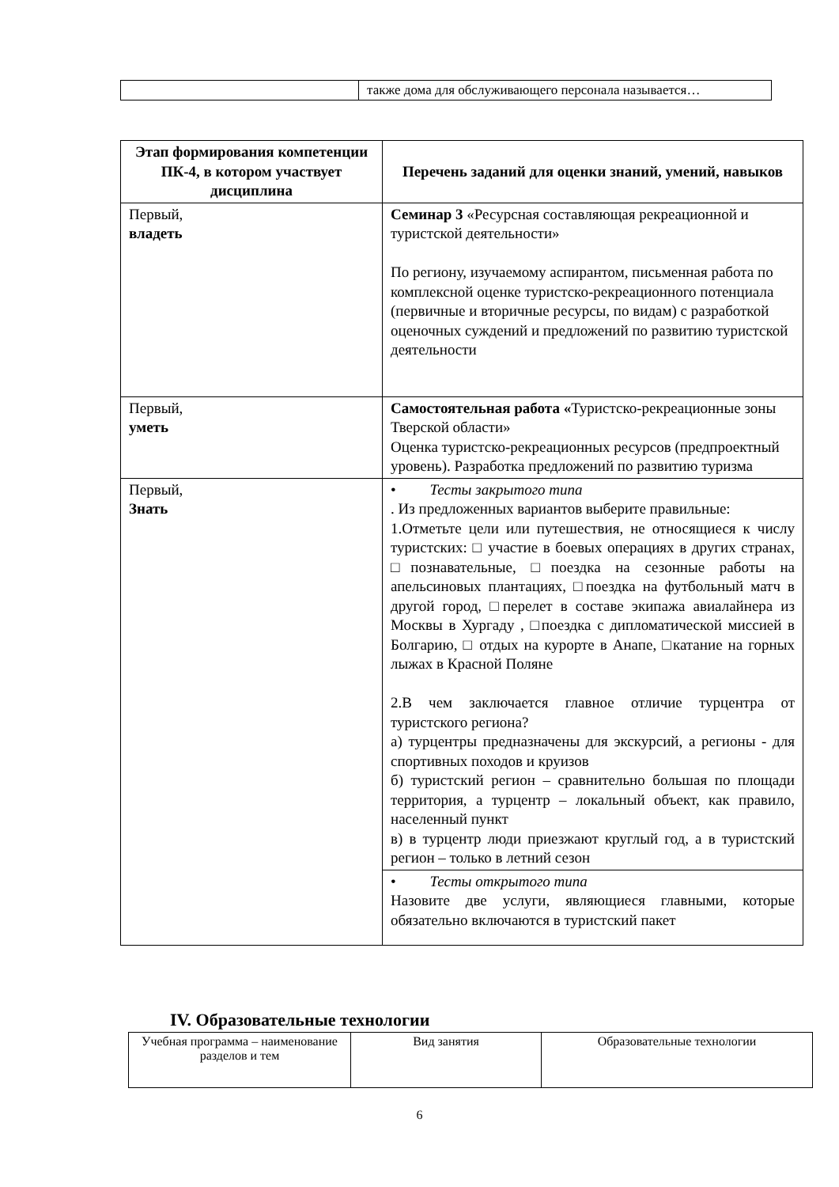| | также дома для обслуживающего персонала называется… |
| Этап формирования компетенции ПК-4, в котором участвует дисциплина | Перечень заданий для оценки знаний, умений, навыков |
| --- | --- |
| Первый, владеть | Семинар 3 «Ресурсная составляющая рекреационной и туристской деятельности» По региону, изучаемому аспирантом, письменная работа по комплексной оценке туристско-рекреационного потенциала (первичные и вторичные ресурсы, по видам) с разработкой оценочных суждений и предложений по развитию туристской деятельности |
| Первый, уметь | Самостоятельная работа « Туристско-рекреационные зоны Тверской области» Оценка туристско-рекреационных ресурсов (предпроектный уровень). Разработка предложений по развитию туризма |
| Первый, Знать | • Тесты закрытого типа . Из предложенных вариантов выберите правильные: 1.Отметьте цели или путешествия, не относящиеся к числу туристских: □ участие в боевых операциях в других странах, □познавательные, □поездка на сезонные работы на апельсиновых плантациях, □поездка на футбольный матч в другой город, □перелет в составе экипажа авиалайнера из Москвы в Хургаду , □поездка с дипломатической миссией в Болгарию, □ отдых на курорте в Анапе, □катание на горных лыжах в Красной Поляне 2.В чем заключается главное отличие турцентра от туристского региона? а) турцентры предназначены для экскурсий, а регионы - для спортивных походов и круизов б) туристский регион – сравнительно большая по площади территория, а турцентр – локальный объект, как правило, населенный пункт в) в турцентр люди приезжают круглый год, а в туристский регион – только в летний сезон |
| | • Тесты открытого типа Назовите две услуги, являющиеся главными, которые обязательно включаются в туристский пакет |
IV. Образовательные технологии
| Учебная программа – наименование разделов и тем | Вид занятия | Образовательные технологии |
6